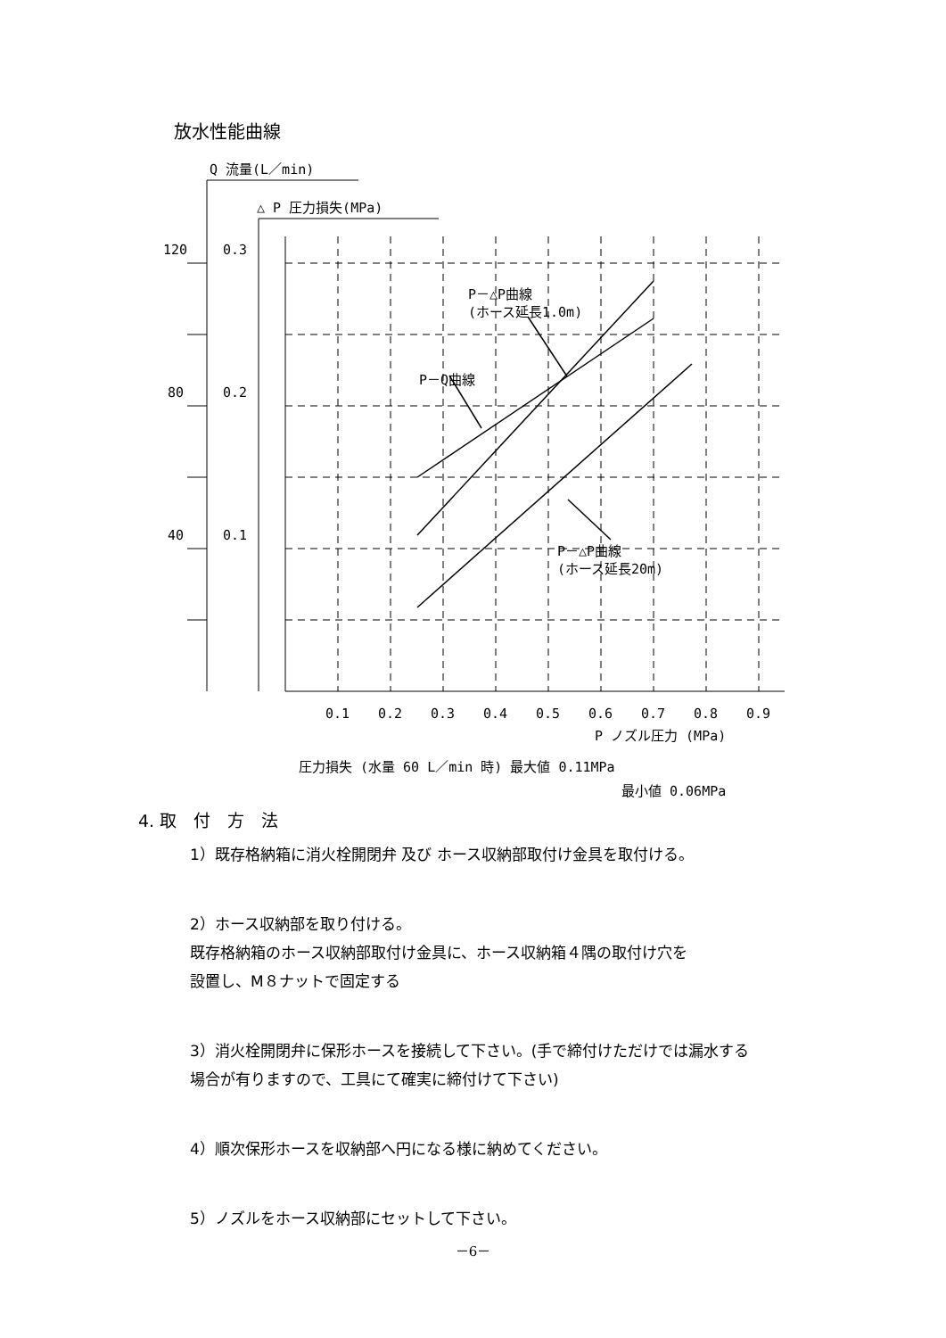放水性能曲線
Q 流量(L／min)
△ P 圧力損失(MPa)
120
0.3
80
0.2
40
0.1
P－△P曲線
(ホース延長1.0m)
P－Q曲線
P－△P曲線
(ホース延長20m)
0.1
0.2
0.3
0.4
0.5
0.6
0.7
0.8
0.9
P ノズル圧力 (MPa)
圧力損失 (水量 60 L／min 時) 最大値 0.11MPa
最小値 0.06MPa
4. 取　付　方　法
1）既存格納箱に消火栓開閉弁 及び ホース収納部取付け金具を取付ける。
2）ホース収納部を取り付ける。
既存格納箱のホース収納部取付け金具に、ホース収納箱４隅の取付け穴を
設置し、M８ナットで固定する
3）消火栓開閉弁に保形ホースを接続して下さい。(手で締付けただけでは漏水する
場合が有りますので、工具にて確実に締付けて下さい)
4）順次保形ホースを収納部へ円になる様に納めてください。
5）ノズルをホース収納部にセットして下さい。
－6－